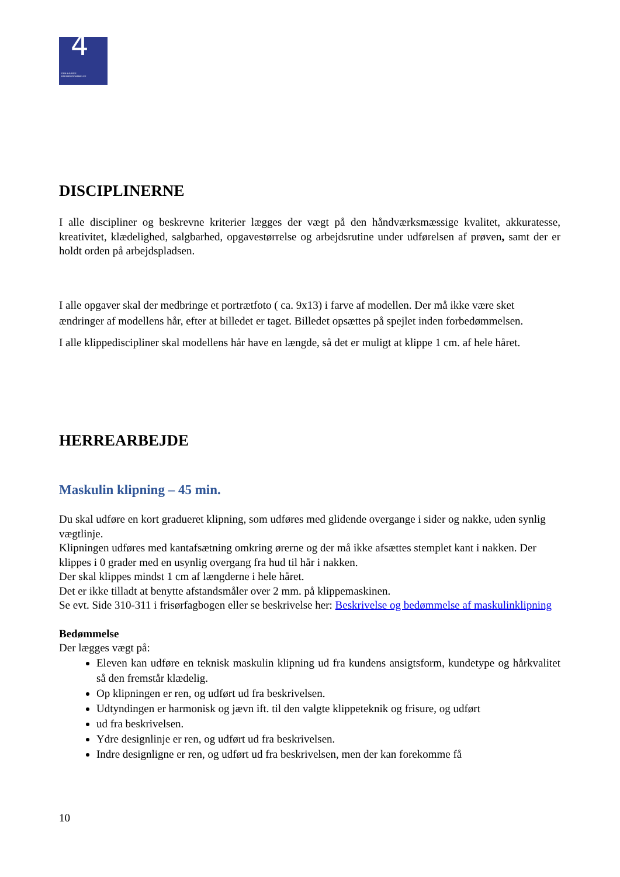4
DEN 4-ÅRIGE
FRISØRUDDANNELSE
DISCIPLINERNE
I alle discipliner og beskrevne kriterier lægges der vægt på den håndværksmæssige kvalitet, akkuratesse, kreativitet, klædelighed, salgbarhed, opgavestørrelse og arbejdsrutine under udførelsen af prøven, samt der er holdt orden på arbejdspladsen.
I alle opgaver skal der medbringe et portrætfoto ( ca. 9x13) i farve af modellen. Der må ikke være sket ændringer af modellens hår, efter at billedet er taget. Billedet opsættes på spejlet inden forbedømmelsen.
I alle klippediscipliner skal modellens hår have en længde, så det er muligt at klippe 1 cm. af hele håret.
HERREARBEJDE
Maskulin klipning – 45 min.
Du skal udføre en kort gradueret klipning, som udføres med glidende overgange i sider og nakke, uden synlig vægtlinje.
Klipningen udføres med kantafsætning omkring ørerne og der må ikke afsættes stemplet kant i nakken. Der klippes i 0 grader med en usynlig overgang fra hud til hår i nakken.
Der skal klippes mindst 1 cm af længderne i hele håret.
Det er ikke tilladt at benytte afstandsmåler over 2 mm. på klippemaskinen.
Se evt. Side 310-311 i frisørfagbogen eller se beskrivelse her: Beskrivelse og bedømmelse af maskulinklipning
Bedømmelse
Der lægges vægt på:
Eleven kan udføre en teknisk maskulin klipning ud fra kundens ansigtsform, kundetype og hårkvalitet så den fremstår klædelig.
Op klipningen er ren, og udført ud fra beskrivelsen.
Udtyndingen er harmonisk og jævn ift. til den valgte klippeteknik og frisure, og udført
ud fra beskrivelsen.
Ydre designlinje er ren, og udført ud fra beskrivelsen.
Indre designligne er ren, og udført ud fra beskrivelsen, men der kan forekomme få
10